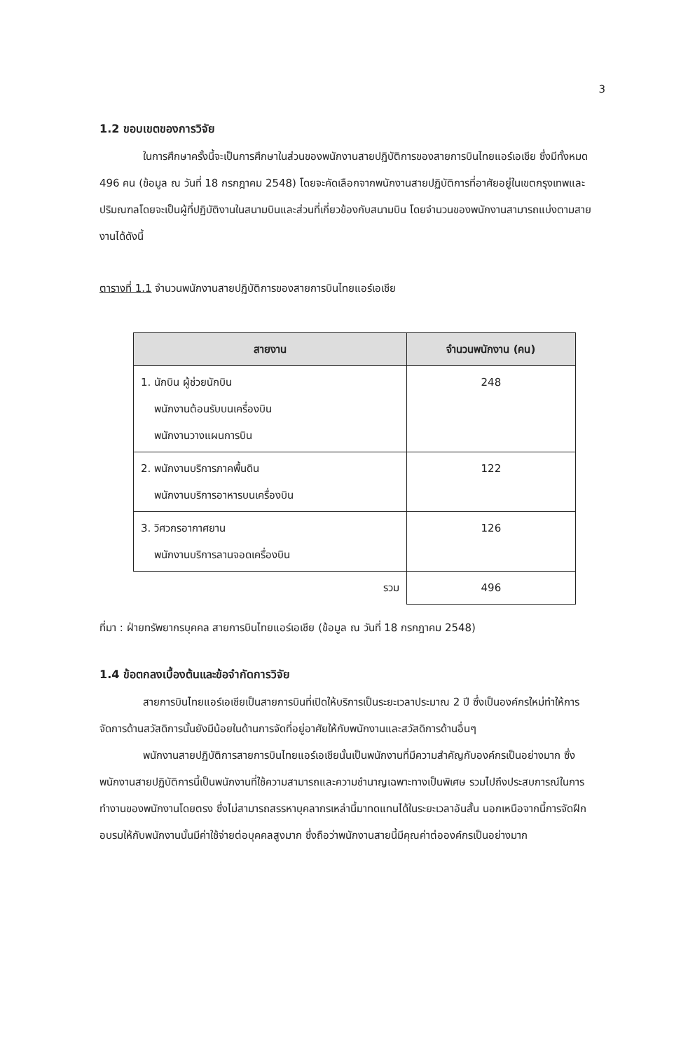3
1.2 ขอบเขตของการวิจัย
ในการศึกษาครั้งนี้จะเป็นการศึกษาในส่วนของพนักงานสายปฏิบัติการของสายการบินไทยแอร์เอเชีย ซึ่งมีทั้งหมด 496 คน (ข้อมูล ณ วันที่ 18 กรกฎาคม 2548) โดยจะคัดเลือกจากพนักงานสายปฏิบัติการที่อาศัยอยู่ในเขตกรุงเทพและปริมณฑลโดยจะเป็นผู้ที่ปฏิบัติงานในสนามบินและส่วนที่เกี่ยวข้องกับสนามบิน โดยจำนวนของพนักงานสามารถแบ่งตามสายงานได้ดังนี้
ตารางที่ 1.1 จำนวนพนักงานสายปฏิบัติการของสายการบินไทยแอร์เอเชีย
| สายงาน | จำนวนพนักงาน (คน) |
| --- | --- |
| 1. นักบิน ผู้ช่วยนักบิน พนักงานต้อนรับบนเครื่องบิน พนักงานวางแผนการบิน | 248 |
| 2. พนักงานบริการภาคพื้นดิน พนักงานบริการอาหารบนเครื่องบิน | 122 |
| 3. วิศวกรอากาศยาน พนักงานบริการลานจอดเครื่องบิน | 126 |
| รวม | 496 |
ที่มา : ฝ่ายทรัพยากรบุคคล สายการบินไทยแอร์เอเชีย (ข้อมูล ณ วันที่ 18 กรกฎาคม 2548)
1.4 ข้อตกลงเบื้องต้นและข้อจำกัดการวิจัย
สายการบินไทยแอร์เอเชียเป็นสายการบินที่เปิดให้บริการเป็นระยะเวลาประมาณ 2 ปี ซึ่งเป็นองค์กรใหม่ทำให้การจัดการด้านสวัสดิการนั้นยังมีน้อยในด้านการจัดที่อยู่อาศัยให้กับพนักงานและสวัสดิการด้านอื่นๆ
พนักงานสายปฏิบัติการสายการบินไทยแอร์เอเชียนั้นเป็นพนักงานที่มีความสำคัญกับองค์กรเป็นอย่างมาก ซึ่งพนักงานสายปฏิบัติการนี้เป็นพนักงานที่ใช้ความสามารถและความชำนาญเฉพาะทางเป็นพิเศษ รวมไปถึงประสบการณ์ในการทำงานของพนักงานโดยตรง ซึ่งไม่สามารถสรรหาบุคลากรเหล่านี้มาทดแทนได้ในระยะเวลาอันสั้น นอกเหนือจากนี้การจัดฝึกอบรมให้กับพนักงานนั้นมีค่าใช้จ่ายต่อบุคคลสูงมาก ซึ่งถือว่าพนักงานสายนี้มีคุณค่าต่อองค์กรเป็นอย่างมาก